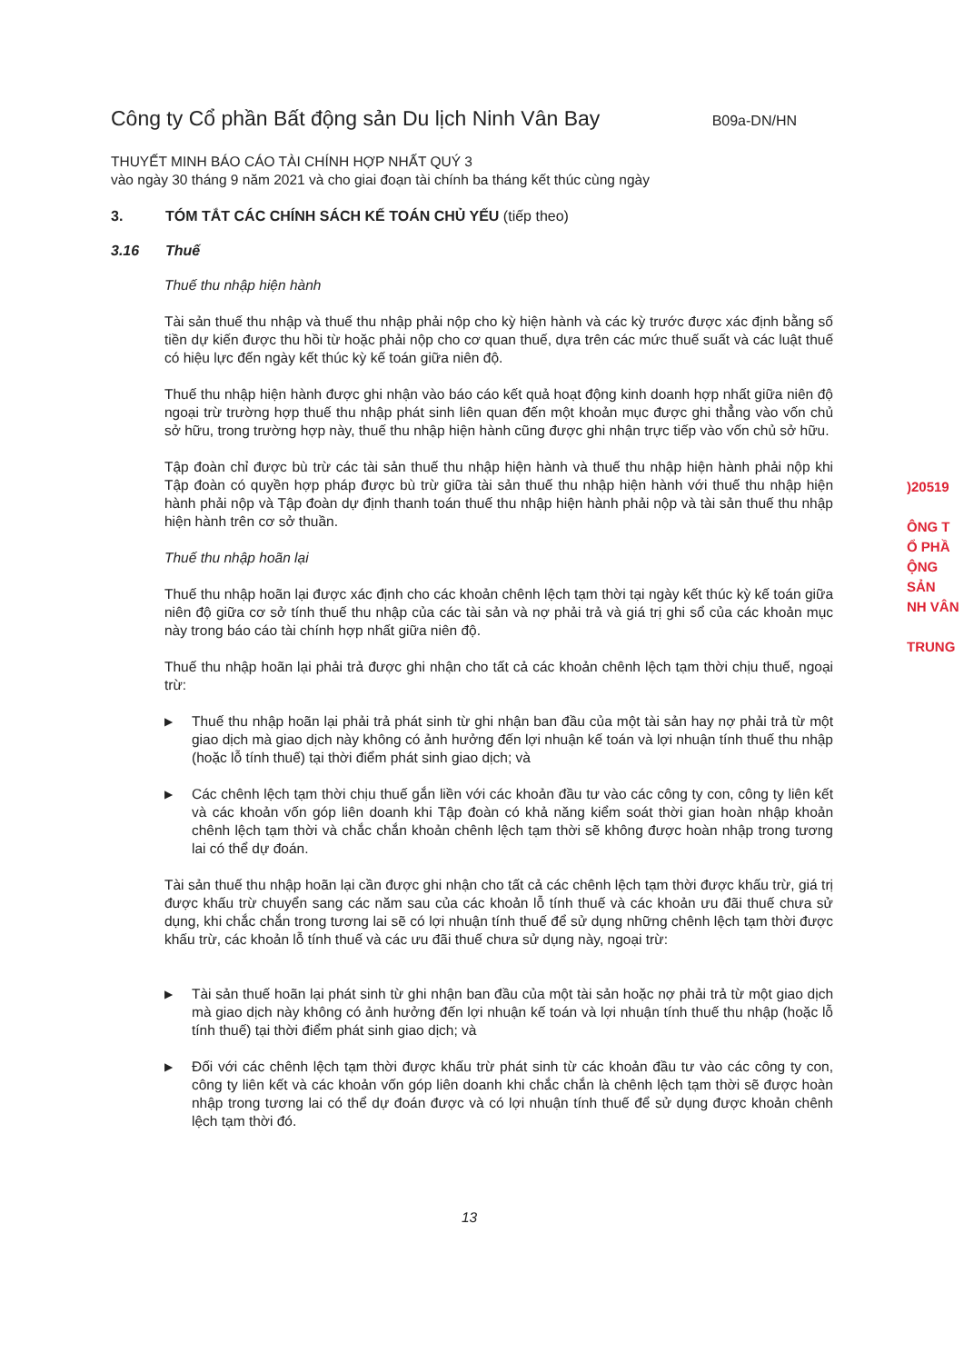Công ty Cổ phần Bất động sản Du lịch Ninh Vân Bay B09a-DN/HN
THUYẾT MINH BÁO CÁO TÀI CHÍNH HỢP NHẤT QUÝ 3
vào ngày 30 tháng 9 năm 2021 và cho giai đoạn tài chính ba tháng kết thúc cùng ngày
3. TÓM TẮT CÁC CHÍNH SÁCH KẾ TOÁN CHỦ YẾU (tiếp theo)
3.16 Thuế
Thuế thu nhập hiện hành
Tài sản thuế thu nhập và thuế thu nhập phải nộp cho kỳ hiện hành và các kỳ trước được xác định bằng số tiền dự kiến được thu hồi từ hoặc phải nộp cho cơ quan thuế, dựa trên các mức thuế suất và các luật thuế có hiệu lực đến ngày kết thúc kỳ kế toán giữa niên độ.
Thuế thu nhập hiện hành được ghi nhận vào báo cáo kết quả hoạt động kinh doanh hợp nhất giữa niên độ ngoại trừ trường hợp thuế thu nhập phát sinh liên quan đến một khoản mục được ghi thẳng vào vốn chủ sở hữu, trong trường hợp này, thuế thu nhập hiện hành cũng được ghi nhận trực tiếp vào vốn chủ sở hữu.
Tập đoàn chỉ được bù trừ các tài sản thuế thu nhập hiện hành và thuế thu nhập hiện hành phải nộp khi Tập đoàn có quyền hợp pháp được bù trừ giữa tài sản thuế thu nhập hiện hành với thuế thu nhập hiện hành phải nộp và Tập đoàn dự định thanh toán thuế thu nhập hiện hành phải nộp và tài sản thuế thu nhập hiện hành trên cơ sở thuần.
Thuế thu nhập hoãn lại
Thuế thu nhập hoãn lại được xác định cho các khoản chênh lệch tạm thời tại ngày kết thúc kỳ kế toán giữa niên độ giữa cơ sở tính thuế thu nhập của các tài sản và nợ phải trả và giá trị ghi sổ của các khoản mục này trong báo cáo tài chính hợp nhất giữa niên độ.
Thuế thu nhập hoãn lại phải trả được ghi nhận cho tất cả các khoản chênh lệch tạm thời chịu thuế, ngoại trừ:
▶ Thuế thu nhập hoãn lại phải trả phát sinh từ ghi nhận ban đầu của một tài sản hay nợ phải trả từ một giao dịch mà giao dịch này không có ảnh hưởng đến lợi nhuận kế toán và lợi nhuận tính thuế thu nhập (hoặc lỗ tính thuế) tại thời điểm phát sinh giao dịch; và
▶ Các chênh lệch tạm thời chịu thuế gắn liền với các khoản đầu tư vào các công ty con, công ty liên kết và các khoản vốn góp liên doanh khi Tập đoàn có khả năng kiểm soát thời gian hoàn nhập khoản chênh lệch tạm thời và chắc chắn khoản chênh lệch tạm thời sẽ không được hoàn nhập trong tương lai có thể dự đoán.
Tài sản thuế thu nhập hoãn lại cần được ghi nhận cho tất cả các chênh lệch tạm thời được khấu trừ, giá trị được khấu trừ chuyển sang các năm sau của các khoản lỗ tính thuế và các khoản ưu đãi thuế chưa sử dụng, khi chắc chắn trong tương lai sẽ có lợi nhuận tính thuế để sử dụng những chênh lệch tạm thời được khấu trừ, các khoản lỗ tính thuế và các ưu đãi thuế chưa sử dụng này, ngoại trừ:
▶ Tài sản thuế hoãn lại phát sinh từ ghi nhận ban đầu của một tài sản hoặc nợ phải trả từ một giao dịch mà giao dịch này không có ảnh hưởng đến lợi nhuận kế toán và lợi nhuận tính thuế thu nhập (hoặc lỗ tính thuế) tại thời điểm phát sinh giao dịch; và
▶ Đối với các chênh lệch tạm thời được khấu trừ phát sinh từ các khoản đầu tư vào các công ty con, công ty liên kết và các khoản vốn góp liên doanh khi chắc chắn là chênh lệch tạm thời sẽ được hoàn nhập trong tương lai có thể dự đoán được và có lợi nhuận tính thuế để sử dụng được khoản chênh lệch tạm thời đó.
)20519
ÔNG T
Ổ PHẦ
ỘNG SẢN
NH VÂN
TRUNG
13